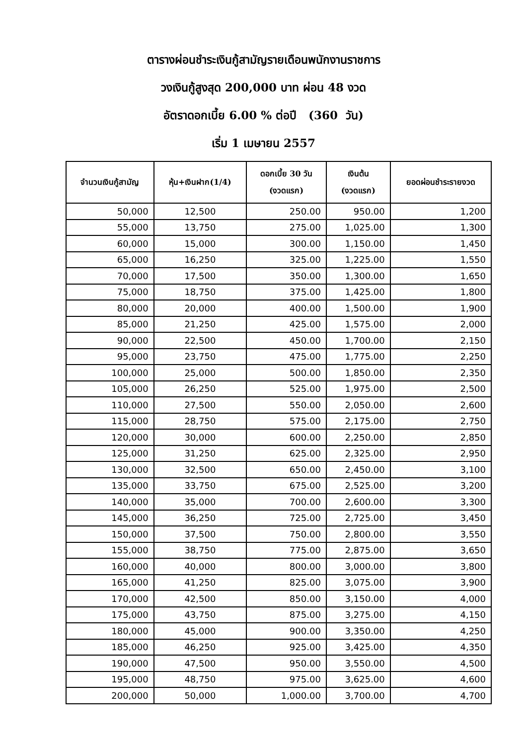ตารางผ่อนชำระเงินกู้สามัญรายเดือนพนักงานราชการ
วงเงินกู้สูงสุด 200,000 บาท ผ่อน 48 งวด
อัตราดอกเบี้ย 6.00 % ต่อปี (360 วัน)
เริ่ม 1 เมษายน 2557
| จำนวนเงินกู้สามัญ | หุ้น+เงินฝาก(1/4) | ดอกเบี้ย 30 วัน (งวดแรก) | เงินต้น (งวดแรก) | ยอดผ่อนชำระรายงวด |
| --- | --- | --- | --- | --- |
| 50,000 | 12,500 | 250.00 | 950.00 | 1,200 |
| 55,000 | 13,750 | 275.00 | 1,025.00 | 1,300 |
| 60,000 | 15,000 | 300.00 | 1,150.00 | 1,450 |
| 65,000 | 16,250 | 325.00 | 1,225.00 | 1,550 |
| 70,000 | 17,500 | 350.00 | 1,300.00 | 1,650 |
| 75,000 | 18,750 | 375.00 | 1,425.00 | 1,800 |
| 80,000 | 20,000 | 400.00 | 1,500.00 | 1,900 |
| 85,000 | 21,250 | 425.00 | 1,575.00 | 2,000 |
| 90,000 | 22,500 | 450.00 | 1,700.00 | 2,150 |
| 95,000 | 23,750 | 475.00 | 1,775.00 | 2,250 |
| 100,000 | 25,000 | 500.00 | 1,850.00 | 2,350 |
| 105,000 | 26,250 | 525.00 | 1,975.00 | 2,500 |
| 110,000 | 27,500 | 550.00 | 2,050.00 | 2,600 |
| 115,000 | 28,750 | 575.00 | 2,175.00 | 2,750 |
| 120,000 | 30,000 | 600.00 | 2,250.00 | 2,850 |
| 125,000 | 31,250 | 625.00 | 2,325.00 | 2,950 |
| 130,000 | 32,500 | 650.00 | 2,450.00 | 3,100 |
| 135,000 | 33,750 | 675.00 | 2,525.00 | 3,200 |
| 140,000 | 35,000 | 700.00 | 2,600.00 | 3,300 |
| 145,000 | 36,250 | 725.00 | 2,725.00 | 3,450 |
| 150,000 | 37,500 | 750.00 | 2,800.00 | 3,550 |
| 155,000 | 38,750 | 775.00 | 2,875.00 | 3,650 |
| 160,000 | 40,000 | 800.00 | 3,000.00 | 3,800 |
| 165,000 | 41,250 | 825.00 | 3,075.00 | 3,900 |
| 170,000 | 42,500 | 850.00 | 3,150.00 | 4,000 |
| 175,000 | 43,750 | 875.00 | 3,275.00 | 4,150 |
| 180,000 | 45,000 | 900.00 | 3,350.00 | 4,250 |
| 185,000 | 46,250 | 925.00 | 3,425.00 | 4,350 |
| 190,000 | 47,500 | 950.00 | 3,550.00 | 4,500 |
| 195,000 | 48,750 | 975.00 | 3,625.00 | 4,600 |
| 200,000 | 50,000 | 1,000.00 | 3,700.00 | 4,700 |